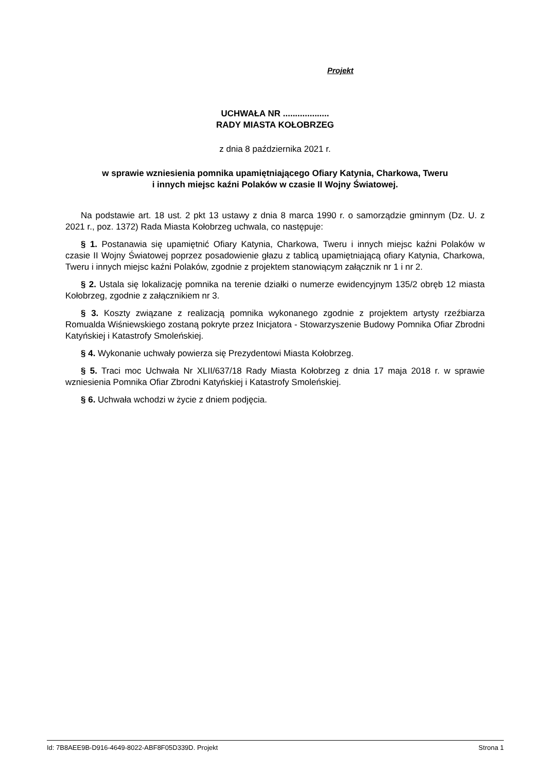Projekt
UCHWAŁA NR ...................
RADY MIASTA KOŁOBRZEG
z dnia 8 października 2021 r.
w sprawie wzniesienia pomnika upamiętniającego Ofiary Katynia, Charkowa, Tweru
i innych miejsc kaźni Polaków w czasie II Wojny Światowej.
Na podstawie art. 18 ust. 2 pkt 13 ustawy z dnia 8 marca 1990 r. o samorządzie gminnym (Dz. U. z 2021 r., poz. 1372) Rada Miasta Kołobrzeg uchwala, co następuje:
§ 1. Postanawia się upamiętnić Ofiary Katynia, Charkowa, Tweru i innych miejsc kaźni Polaków w czasie II Wojny Światowej poprzez posadowienie głazu z tablicą upamiętniającą ofiary Katynia, Charkowa, Tweru i innych miejsc kaźni Polaków, zgodnie z projektem stanowiącym załącznik nr 1 i nr 2.
§ 2. Ustala się lokalizację pomnika na terenie działki o numerze ewidencyjnym 135/2 obręb 12 miasta Kołobrzeg, zgodnie z załącznikiem nr 3.
§ 3. Koszty związane z realizacją pomnika wykonanego zgodnie z projektem artysty rzeźbiarza Romualda Wiśniewskiego zostaną pokryte przez Inicjatora - Stowarzyszenie Budowy Pomnika Ofiar Zbrodni Katyńskiej i Katastrofy Smoleńskiej.
§ 4. Wykonanie uchwały powierza się Prezydentowi Miasta Kołobrzeg.
§ 5. Traci moc Uchwała Nr XLII/637/18 Rady Miasta Kołobrzeg z dnia 17 maja 2018 r. w sprawie wzniesienia Pomnika Ofiar Zbrodni Katyńskiej i Katastrofy Smoleńskiej.
§ 6. Uchwała wchodzi w życie z dniem podjęcia.
Id: 7B8AEE9B-D916-4649-8022-ABF8F05D339D. Projekt Strona 1